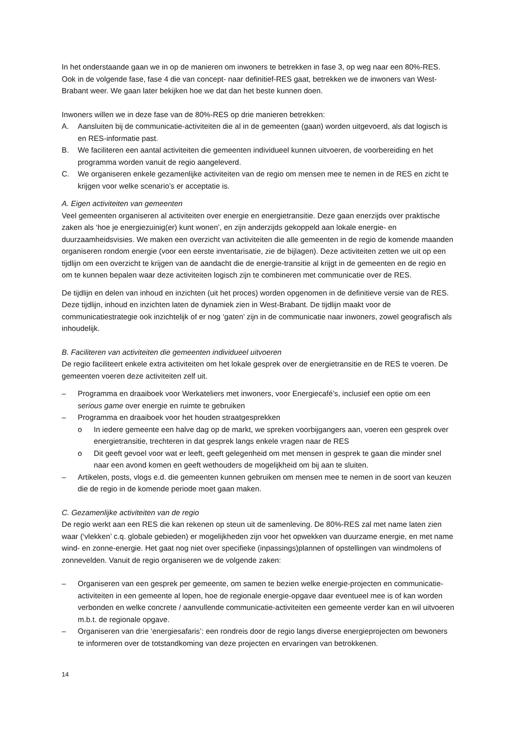In het onderstaande gaan we in op de manieren om inwoners te betrekken in fase 3, op weg naar een 80%-RES. Ook in de volgende fase, fase 4 die van concept- naar definitief-RES gaat, betrekken we de inwoners van West-Brabant weer. We gaan later bekijken hoe we dat dan het beste kunnen doen.
Inwoners willen we in deze fase van de 80%-RES op drie manieren betrekken:
A. Aansluiten bij de communicatie-activiteiten die al in de gemeenten (gaan) worden uitgevoerd, als dat logisch is en RES-informatie past.
B. We faciliteren een aantal activiteiten die gemeenten individueel kunnen uitvoeren, de voorbereiding en het programma worden vanuit de regio aangeleverd.
C. We organiseren enkele gezamenlijke activiteiten van de regio om mensen mee te nemen in de RES en zicht te krijgen voor welke scenario’s er acceptatie is.
A. Eigen activiteiten van gemeenten
Veel gemeenten organiseren al activiteiten over energie en energietransitie. Deze gaan enerzijds over praktische zaken als ‘hoe je energiezuinig(er) kunt wonen’, en zijn anderzijds gekoppeld aan lokale energie- en duurzaamheidsvisies. We maken een overzicht van activiteiten die alle gemeenten in de regio de komende maanden organiseren rondom energie (voor een eerste inventarisatie, zie de bijlagen). Deze activiteiten zetten we uit op een tijdlijn om een overzicht te krijgen van de aandacht die de energie-transitie al krijgt in de gemeenten en de regio en om te kunnen bepalen waar deze activiteiten logisch zijn te combineren met communicatie over de RES.
De tijdlijn en delen van inhoud en inzichten (uit het proces) worden opgenomen in de definitieve versie van de RES. Deze tijdlijn, inhoud en inzichten laten de dynamiek zien in West-Brabant. De tijdlijn maakt voor de communicatiestrategie ook inzichtelijk of er nog ‘gaten’ zijn in de communicatie naar inwoners, zowel geografisch als inhoudelijk.
B. Faciliteren van activiteiten die gemeenten individueel uitvoeren
De regio faciliteert enkele extra activiteiten om het lokale gesprek over de energietransitie en de RES te voeren. De gemeenten voeren deze activiteiten zelf uit.
– Programma en draaiboek voor Werkateliers met inwoners, voor Energiecafé’s, inclusief een optie om een serious game over energie en ruimte te gebruiken
– Programma en draaiboek voor het houden straatgesprekken
o In iedere gemeente een halve dag op de markt, we spreken voorbijgangers aan, voeren een gesprek over energietransitie, trechteren in dat gesprek langs enkele vragen naar de RES
o Dit geeft gevoel voor wat er leeft, geeft gelegenheid om met mensen in gesprek te gaan die minder snel naar een avond komen en geeft wethouders de mogelijkheid om bij aan te sluiten.
– Artikelen, posts, vlogs e.d. die gemeenten kunnen gebruiken om mensen mee te nemen in de soort van keuzen die de regio in de komende periode moet gaan maken.
C. Gezamenlijke activiteiten van de regio
De regio werkt aan een RES die kan rekenen op steun uit de samenleving. De 80%-RES zal met name laten zien waar (‘vlekken’ c.q. globale gebieden) er mogelijkheden zijn voor het opwekken van duurzame energie, en met name wind- en zonne-energie. Het gaat nog niet over specifieke (inpassings)plannen of opstellingen van windmolens of zonnevelden. Vanuit de regio organiseren we de volgende zaken:
– Organiseren van een gesprek per gemeente, om samen te bezien welke energie-projecten en communicatie-activiteiten in een gemeente al lopen, hoe de regionale energie-opgave daar eventueel mee is of kan worden verbonden en welke concrete / aanvullende communicatie-activiteiten een gemeente verder kan en wil uitvoeren m.b.t. de regionale opgave.
– Organiseren van drie ‘energiesafaris’: een rondreis door de regio langs diverse energieprojecten om bewoners te informeren over de totstandkoming van deze projecten en ervaringen van betrokkenen.
14